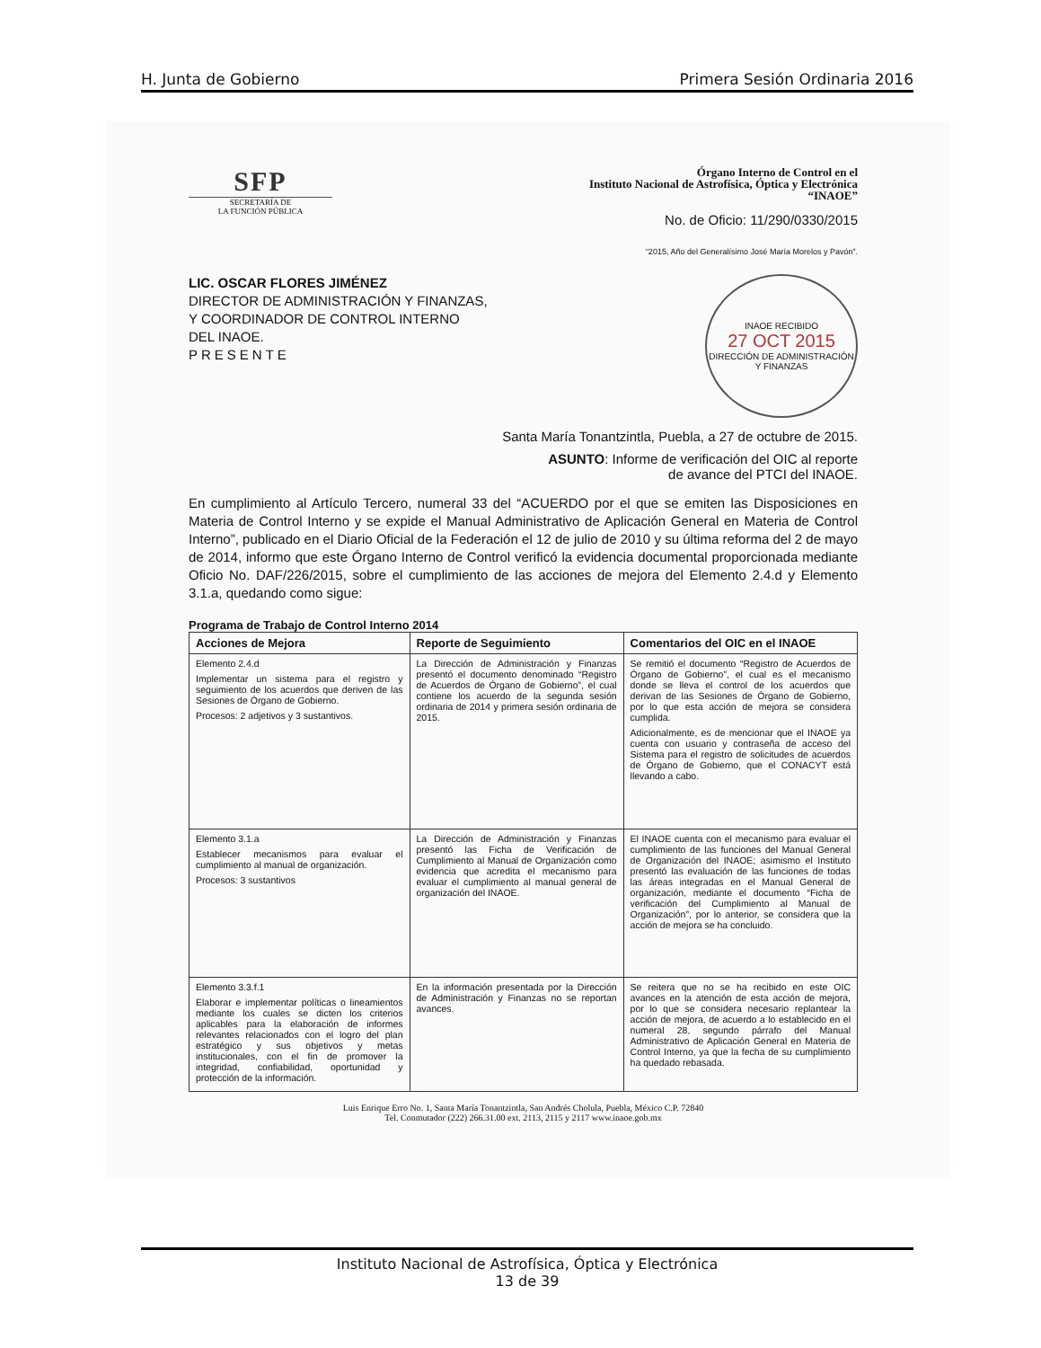H. Junta de Gobierno Primera Sesión Ordinaria 2016
SFP
SECRETARÍA DE
LA FUNCIÓN PÚBLICA
Órgano Interno de Control en el
Instituto Nacional de Astrofísica, Óptica y Electrónica
“INAOE”
No. de Oficio: 11/290/0330/2015
“2015, Año del Generalísimo José María Morelos y Pavón”.
LIC. OSCAR FLORES JIMÉNEZ
DIRECTOR DE ADMINISTRACIÓN Y FINANZAS,
Y COORDINADOR DE CONTROL INTERNO
DEL INAOE.
PRESENTE
INAOE RECIBIDO
27 OCT 2015
DIRECCIÓN DE ADMINISTRACIÓN Y FINANZAS
Santa María Tonantzintla, Puebla, a 27 de octubre de 2015.
ASUNTO: Informe de verificación del OIC al reporte
de avance del PTCI del INAOE.
En cumplimiento al Artículo Tercero, numeral 33 del “ACUERDO por el que se emiten las Disposiciones en Materia de Control Interno y se expide el Manual Administrativo de Aplicación General en Materia de Control Interno”, publicado en el Diario Oficial de la Federación el 12 de julio de 2010 y su última reforma del 2 de mayo de 2014, informo que este Órgano Interno de Control verificó la evidencia documental proporcionada mediante Oficio No. DAF/226/2015, sobre el cumplimiento de las acciones de mejora del Elemento 2.4.d y Elemento 3.1.a, quedando como sigue:
Programa de Trabajo de Control Interno 2014
| Acciones de Mejora | Reporte de Seguimiento | Comentarios del OIC en el INAOE |
| --- | --- | --- |
| Elemento 2.4.d Implementar un sistema para el registro y seguimiento de los acuerdos que deriven de las Sesiones de Órgano de Gobierno. Procesos: 2 adjetivos y 3 sustantivos. | La Dirección de Administración y Finanzas presentó el documento denominado “Registro de Acuerdos de Órgano de Gobierno”, el cual contiene los acuerdo de la segunda sesión ordinaria de 2014 y primera sesión ordinaria de 2015. | Se remitió el documento “Registro de Acuerdos de Órgano de Gobierno”, el cual es el mecanismo donde se lleva el control de los acuerdos que derivan de las Sesiones de Órgano de Gobierno, por lo que esta acción de mejora se considera cumplida. Adicionalmente, es de mencionar que el INAOE ya cuenta con usuario y contraseña de acceso del Sistema para el registro de solicitudes de acuerdos de Órgano de Gobierno, que el CONACYT está llevando a cabo. |
| Elemento 3.1.a Establecer mecanismos para evaluar el cumplimiento al manual de organización. Procesos: 3 sustantivos | La Dirección de Administración y Finanzas presentó las Ficha de Verificación de Cumplimiento al Manual de Organización como evidencia que acredita el mecanismo para evaluar el cumplimiento al manual general de organización del INAOE. | El INAOE cuenta con el mecanismo para evaluar el cumplimiento de las funciones del Manual General de Organización del INAOE; asimismo el Instituto presentó las evaluación de las funciones de todas las áreas integradas en el Manual General de organización, mediante el documento “Ficha de verificación del Cumplimiento al Manual de Organización”, por lo anterior, se considera que la acción de mejora se ha concluido. |
| Elemento 3.3.f.1 Elaborar e implementar políticas o lineamientos mediante los cuales se dicten los criterios aplicables para la elaboración de informes relevantes relacionados con el logro del plan estratégico y sus objetivos y metas institucionales, con el fin de promover la integridad, confiabilidad, oportunidad y protección de la información. | En la información presentada por la Dirección de Administración y Finanzas no se reportan avances. | Se reitera que no se ha recibido en este OIC avances en la atención de esta acción de mejora, por lo que se considera necesario replantear la acción de mejora, de acuerdo a lo establecido en el numeral 28, segundo párrafo del Manual Administrativo de Aplicación General en Materia de Control Interno, ya que la fecha de su cumplimiento ha quedado rebasada. |
Luis Enrique Erro No. 1, Santa María Tonantzintla, San Andrés Cholula, Puebla, México C.P. 72840
Tel. Conmutador (222) 266.31.00 ext. 2113, 2115 y 2117 www.inaoe.gob.mx
Instituto Nacional de Astrofísica, Óptica y Electrónica
13 de 39